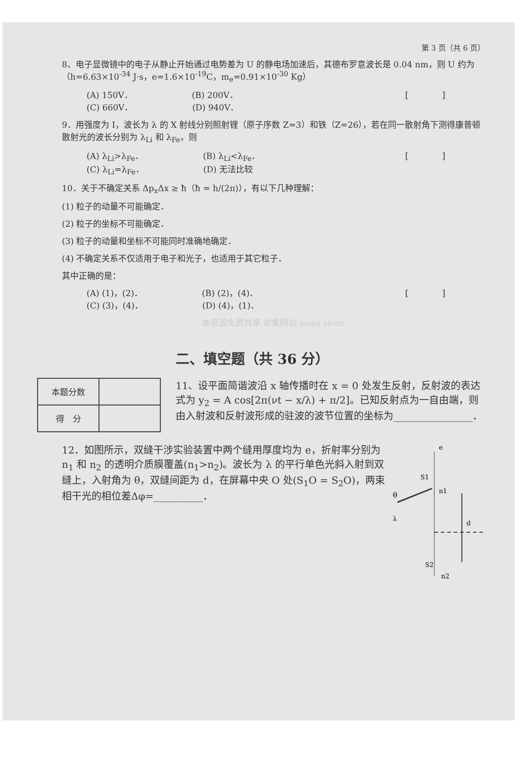第 3 页（共 6 页）
8、电子显微镜中的电子从静止开始通过电势差为 U 的静电场加速后，其德布罗意波长是 0.04 nm，则 U 约为（h=6.63×10<sup>-34</sup> J·s，e=1.6×10<sup>-19</sup>C，m<sub>e</sub>=0.91×10<sup>-30</sup> Kg）
(A) 150V． (B) 200V． [　　　　]
(C) 660V． (D) 940V．
9．用强度为 I，波长为 λ 的 X 射线分别照射锂（原子序数 Z=3）和铁（Z=26），若在同一散射角下测得康普顿散射光的波长分别为 λ<sub>Li</sub> 和 λ<sub>Fe</sub>，则
(A) λ<sub>Li</sub>>λ<sub>Fe</sub>． (B) λ<sub>Li</sub><λ<sub>Fe</sub>． [　　　　]
(C) λ<sub>Li</sub>=λ<sub>Fe</sub>． (D) 无法比较
10．关于不确定关系 Δp<sub>x</sub>Δx ≥ ħ（ħ = h/(2π)），有以下几种理解：
(1) 粒子的动量不可能确定．
(2) 粒子的坐标不可能确定．
(3) 粒子的动量和坐标不可能同时准确地确定．
(4) 不确定关系不仅适用于电子和光子，也适用于其它粒子．
其中正确的是：
(A) (1)，(2)． (B) (2)，(4)． [　　　　]
(C) (3)，(4)． (D) (4)，(1)．
本资源免费共享 收集网站 nuaa.store
二、填空题（共 36 分）
| 本题分数 | |
| 得 分 | |
11、设平面简谐波沿 x 轴传播时在 x = 0 处发生反射，反射波的表达式为 y<sub>2</sub> = A cos[2π(νt − x/λ) + π/2]。已知反射点为一自由端，则由入射波和反射波形成的驻波的波节位置的坐标为________________．
12．如图所示，双缝干涉实验装置中两个缝用厚度均为 e，折射率分别为 n<sub>1</sub> 和 n<sub>2</sub> 的透明介质膜覆盖(n<sub>1</sub>>n<sub>2</sub>)。波长为 λ 的平行单色光斜入射到双缝上，入射角为 θ，双缝间距为 d，在屏幕中央 O 处(S<sub>1</sub>O = S<sub>2</sub>O)，两束相干光的相位差Δφ=__________．
e
S1
n1
θ
λ
d
S2
n2